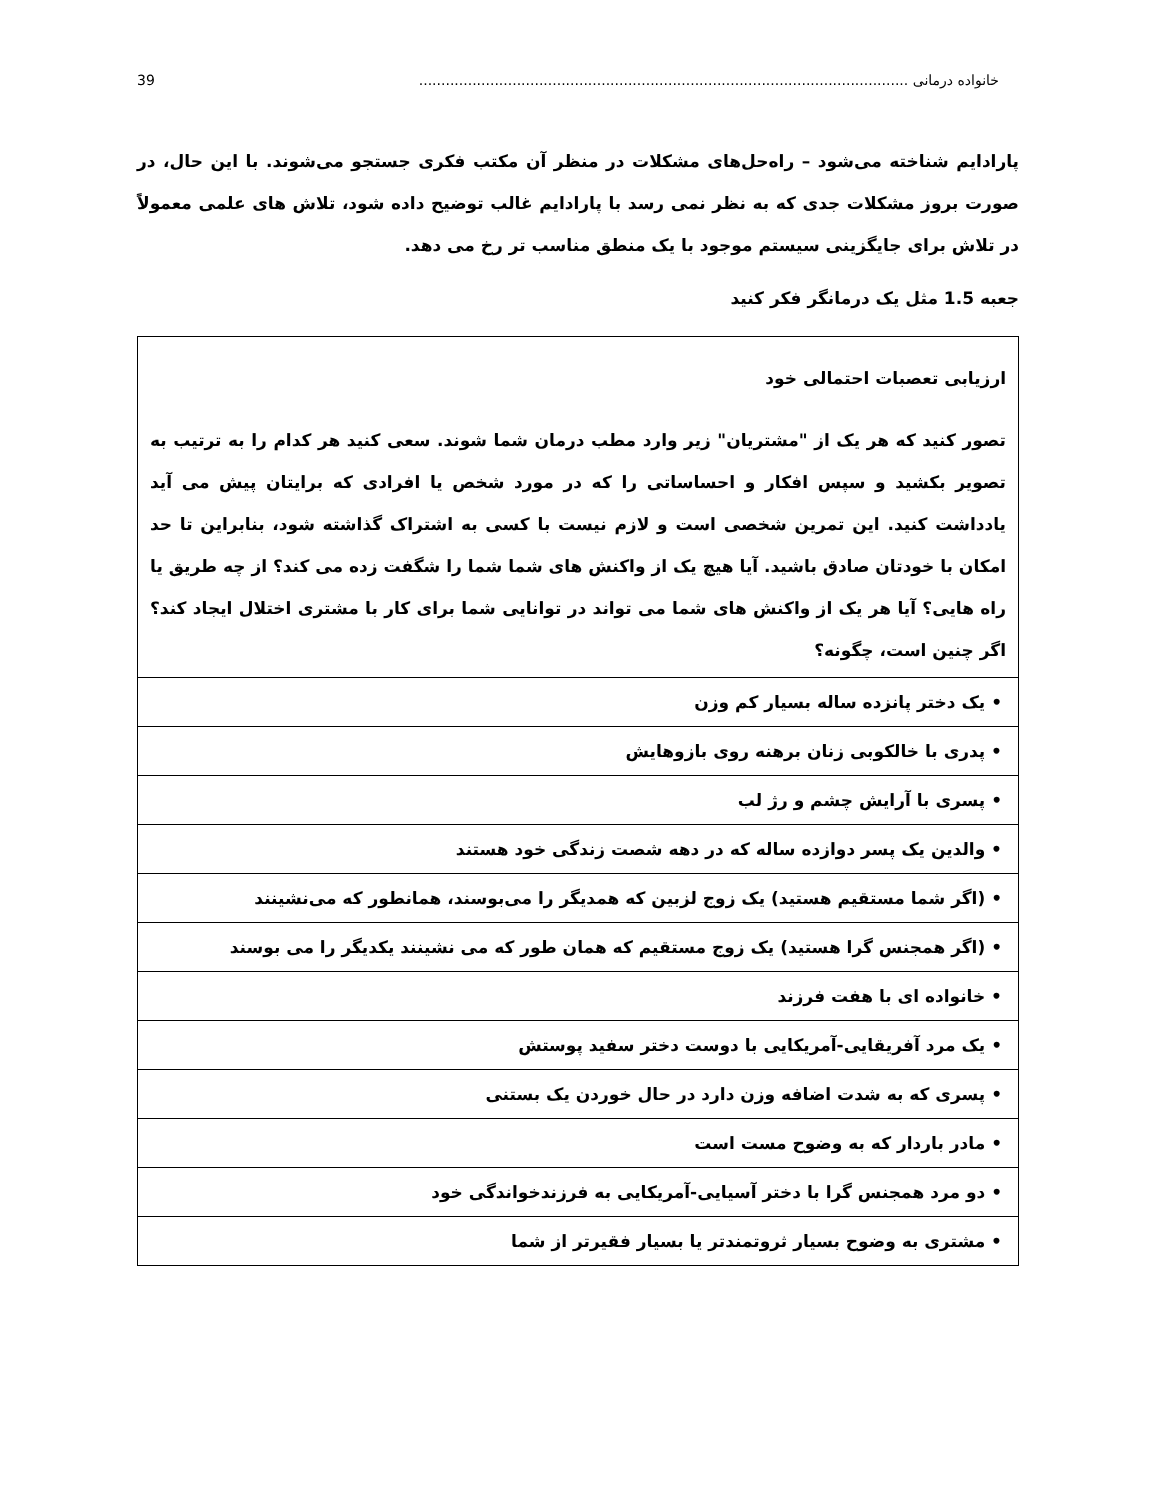خانواده درمانی .............................................................................................................. 39
پارادایم شناخته می‌شود – راه‌حل‌های مشکلات در منظر آن مکتب فکری جستجو می‌شوند. با این حال، در صورت بروز مشکلات جدی که به نظر نمی رسد با پارادایم غالب توضیح داده شود، تلاش های علمی معمولاً در تلاش برای جایگزینی سیستم موجود با یک منطق مناسب تر رخ می دهد.
جعبه 1.5 مثل یک درمانگر فکر کنید
| ارزیابی تعصبات احتمالی خود تصور کنید که هر یک از "مشتریان" زیر وارد مطب درمان شما شوند. سعی کنید هر کدام را به ترتیب به تصویر بکشید و سپس افکار و احساساتی را که در مورد شخص یا افرادی که برایتان پیش می آید یادداشت کنید. این تمرین شخصی است و لازم نیست با کسی به اشتراک گذاشته شود، بنابراین تا حد امکان با خودتان صادق باشید. آیا هیچ یک از واکنش های شما شما را شگفت زده می کند؟ از چه طریق یا راه هایی؟ آیا هر یک از واکنش های شما می تواند در توانایی شما برای کار با مشتری اختلال ایجاد کند؟ اگر چنین است، چگونه؟ |
| • یک دختر پانزده ساله بسیار کم وزن |
| • پدری با خالکوبی زنان برهنه روی بازوهایش |
| • پسری با آرایش چشم و رژ لب |
| • والدین یک پسر دوازده ساله که در دهه شصت زندگی خود هستند |
| • (اگر شما مستقیم هستید) یک زوج لزبین که همدیگر را می‌بوسند، همانطور که می‌نشینند |
| • (اگر همجنس گرا هستید) یک زوج مستقیم که همان طور که می نشینند یکدیگر را می بوسند |
| • خانواده ای با هفت فرزند |
| • یک مرد آفریقایی-آمریکایی با دوست دختر سفید پوستش |
| • پسری که به شدت اضافه وزن دارد در حال خوردن یک بستنی |
| • مادر باردار که به وضوح مست است |
| • دو مرد همجنس گرا با دختر آسیایی-آمریکایی به فرزندخواندگی خود |
| • مشتری به وضوح بسیار ثروتمندتر یا بسیار فقیرتر از شما |